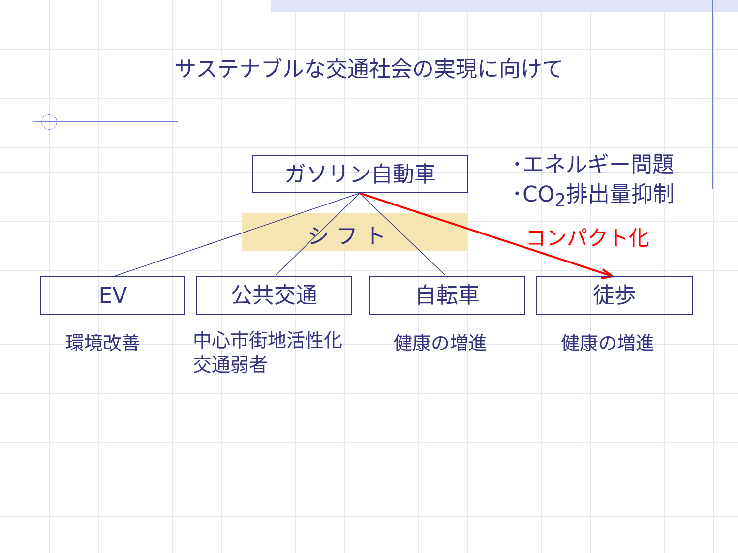サステナブルな交通社会の実現に向けて
ガソリン自動車
･エネルギー問題
･CO<sub>2</sub>排出量抑制
シ フ ト コンパクト化
EV 公共交通 自転車 徒歩
環境改善
中心市街地活性化
交通弱者
健康の増進 健康の増進